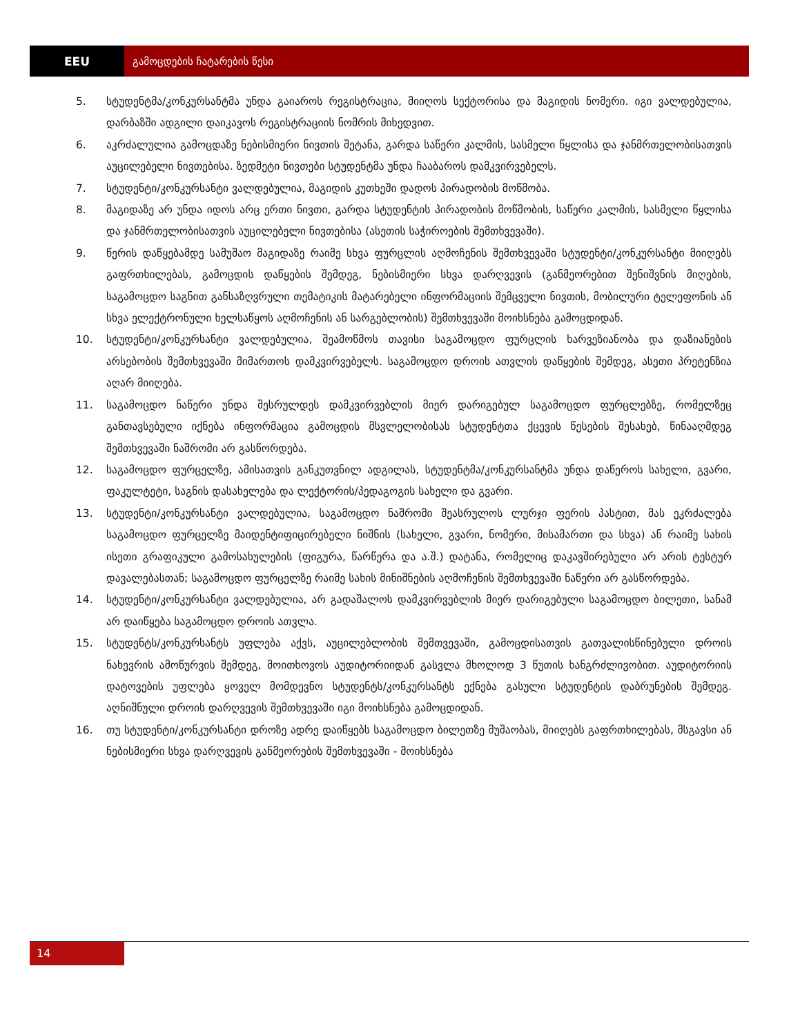EEU გამოცდების ჩატარების წესი
5. სტუდენტმა/კონკურსანტმა უნდა გაიაროს რეგისტრაცია, მიიღოს სექტორისა და მაგიდის ნომერი. იგი ვალდებულია, დარბაზში ადგილი დაიკავოს რეგისტრაციის ნომრის მიხედვით.
6. აკრძალულია გამოცდაზე ნებისმიერი ნივთის შეტანა, გარდა საწერი კალმის, სასმელი წყლისა და ჯანმრთელობისათვის აუცილებელი ნივთებისა. ზედმეტი ნივთები სტუდენტმა უნდა ჩააბაროს დამკვირვებელს.
7. სტუდენტი/კონკურსანტი ვალდებულია, მაგიდის კუთხეში დადოს პირადობის მოწმობა.
8. მაგიდაზე არ უნდა იდოს არც ერთი ნივთი, გარდა სტუდენტის პირადობის მოწმობის, საწერი კალმის, სასმელი წყლისა და ჯანმრთელობისათვის აუცილებელი ნივთებისა (ასეთის საჭიროების შემთხვევაში).
9. წერის დაწყებამდე სამუშაო მაგიდაზე რაიმე სხვა ფურცლის აღმოჩენის შემთხვევაში სტუდენტი/კონკურსანტი მიიღებს გაფრთხილებას, გამოცდის დაწყების შემდეგ, ნებისმიერი სხვა დარღვევის (განმეორებით შენიშვნის მიღების, საგამოცდო საგნით განსაზღვრული თემატიკის მატარებელი ინფორმაციის შემცველი ნივთის, მობილური ტელეფონის ან სხვა ელექტრონული ხელსაწყოს აღმოჩენის ან სარგებლობის) შემთხვევაში მოიხსნება გამოცდიდან.
10. სტუდენტი/კონკურსანტი ვალდებულია, შეამოწმოს თავისი საგამოცდო ფურცლის ხარვეზიანობა და დაზიანების არსებობის შემთხვევაში მიმართოს დამკვირვებელს. საგამოცდო დროის ათვლის დაწყების შემდეგ, ასეთი პრეტენზია აღარ მიიღება.
11. საგამოცდო ნაწერი უნდა შესრულდეს დამკვირვებლის მიერ დარიგებულ საგამოცდო ფურცლებზე, რომელზეც განთავსებული იქნება ინფორმაცია გამოცდის მსვლელობისას სტუდენტთა ქცევის წესების შესახებ, წინააღმდეგ შემთხვევაში ნაშრომი არ გასწორდება.
12. საგამოცდო ფურცელზე, ამისათვის განკუთვნილ ადგილას, სტუდენტმა/კონკურსანტმა უნდა დაწეროს სახელი, გვარი, ფაკულტეტი, საგნის დასახელება და ლექტორის/პედაგოგის სახელი და გვარი.
13. სტუდენტი/კონკურსანტი ვალდებულია, საგამოცდო ნაშრომი შეასრულოს ლურჯი ფერის პასტით, მას ეკრძალება საგამოცდო ფურცელზე მაიდენტიფიცირებელი ნიშნის (სახელი, გვარი, ნომერი, მისამართი და სხვა) ან რაიმე სახის ისეთი გრაფიკული გამოსახულების (ფიგურა, წარწერა და ა.შ.) დატანა, რომელიც დაკავშირებული არ არის ტესტურ დავალებასთან; საგამოცდო ფურცელზე რაიმე სახის მინიშნების აღმოჩენის შემთხვევაში ნაწერი არ გასწორდება.
14. სტუდენტი/კონკურსანტი ვალდებულია, არ გადაშალოს დამკვირვებლის მიერ დარიგებული საგამოცდო ბილეთი, სანამ არ დაიწყება საგამოცდო დროის ათვლა.
15. სტუდენტს/კონკურსანტს უფლება აქვს, აუცილებლობის შემთვევაში, გამოცდისათვის გათვალისწინებული დროის ნახევრის ამოწურვის შემდეგ, მოითხოვოს აუდიტორიიდან გასვლა მხოლოდ 3 წუთის ხანგრძლივობით. აუდიტორიის დატოვების უფლება ყოველ მომდევნო სტუდენტს/კონკურსანტს ექნება გასული სტუდენტის დაბრუნების შემდეგ. აღნიშნული დროის დარღვევის შემთხვევაში იგი მოიხსნება გამოცდიდან.
16. თუ სტუდენტი/კონკურსანტი დროზე ადრე დაიწყებს საგამოცდო ბილეთზე მუშაობას, მიიღებს გაფრთხილებას, მსგავსი ან ნებისმიერი სხვა დარღვევის განმეორების შემთხვევაში - მოიხსნება
14